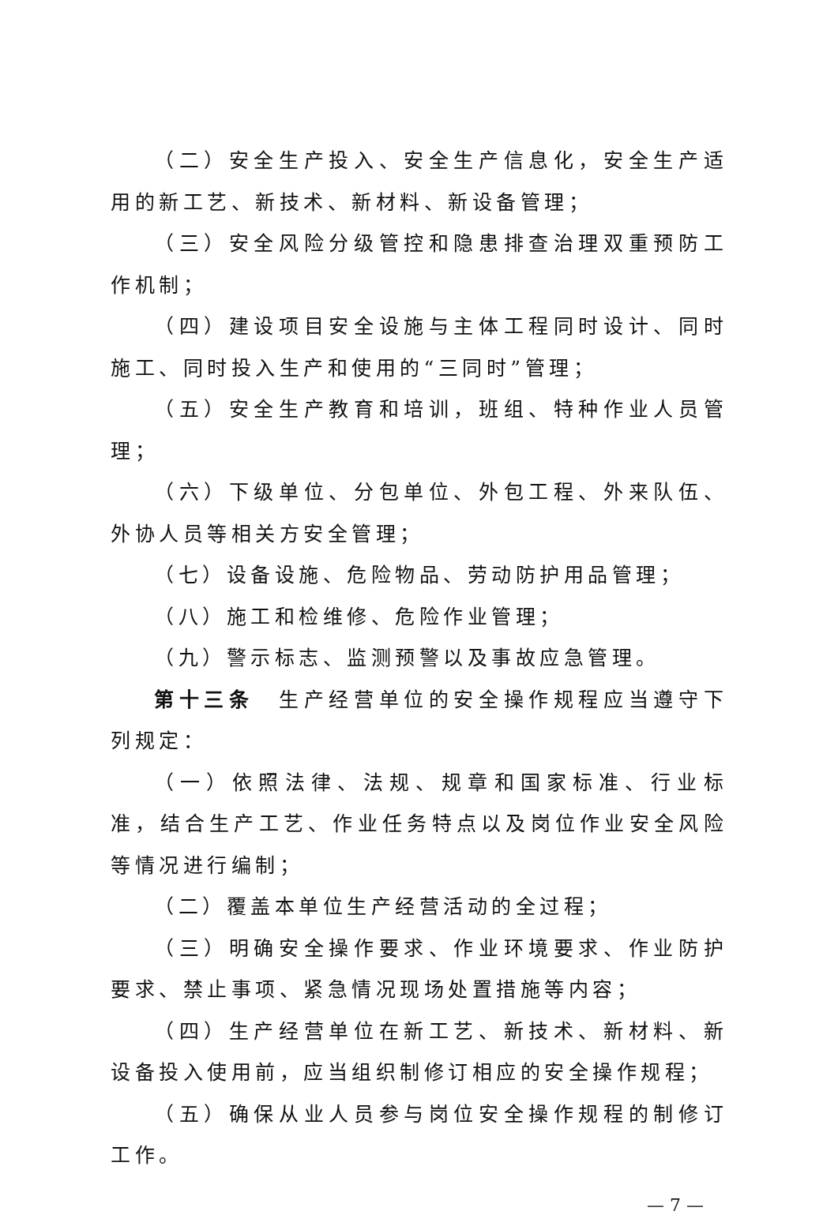（二）安全生产投入、安全生产信息化，安全生产适用的新工艺、新技术、新材料、新设备管理；
（三）安全风险分级管控和隐患排查治理双重预防工作机制；
（四）建设项目安全设施与主体工程同时设计、同时施工、同时投入生产和使用的“三同时”管理；
（五）安全生产教育和培训，班组、特种作业人员管理；
（六）下级单位、分包单位、外包工程、外来队伍、外协人员等相关方安全管理；
（七）设备设施、危险物品、劳动防护用品管理；
（八）施工和检维修、危险作业管理；
（九）警示标志、监测预警以及事故应急管理。
第十三条　生产经营单位的安全操作规程应当遵守下列规定：
（一）依照法律、法规、规章和国家标准、行业标准，结合生产工艺、作业任务特点以及岗位作业安全风险等情况进行编制；
（二）覆盖本单位生产经营活动的全过程；
（三）明确安全操作要求、作业环境要求、作业防护要求、禁止事项、紧急情况现场处置措施等内容；
（四）生产经营单位在新工艺、新技术、新材料、新设备投入使用前，应当组织制修订相应的安全操作规程；
（五）确保从业人员参与岗位安全操作规程的制修订工作。
— 7 —